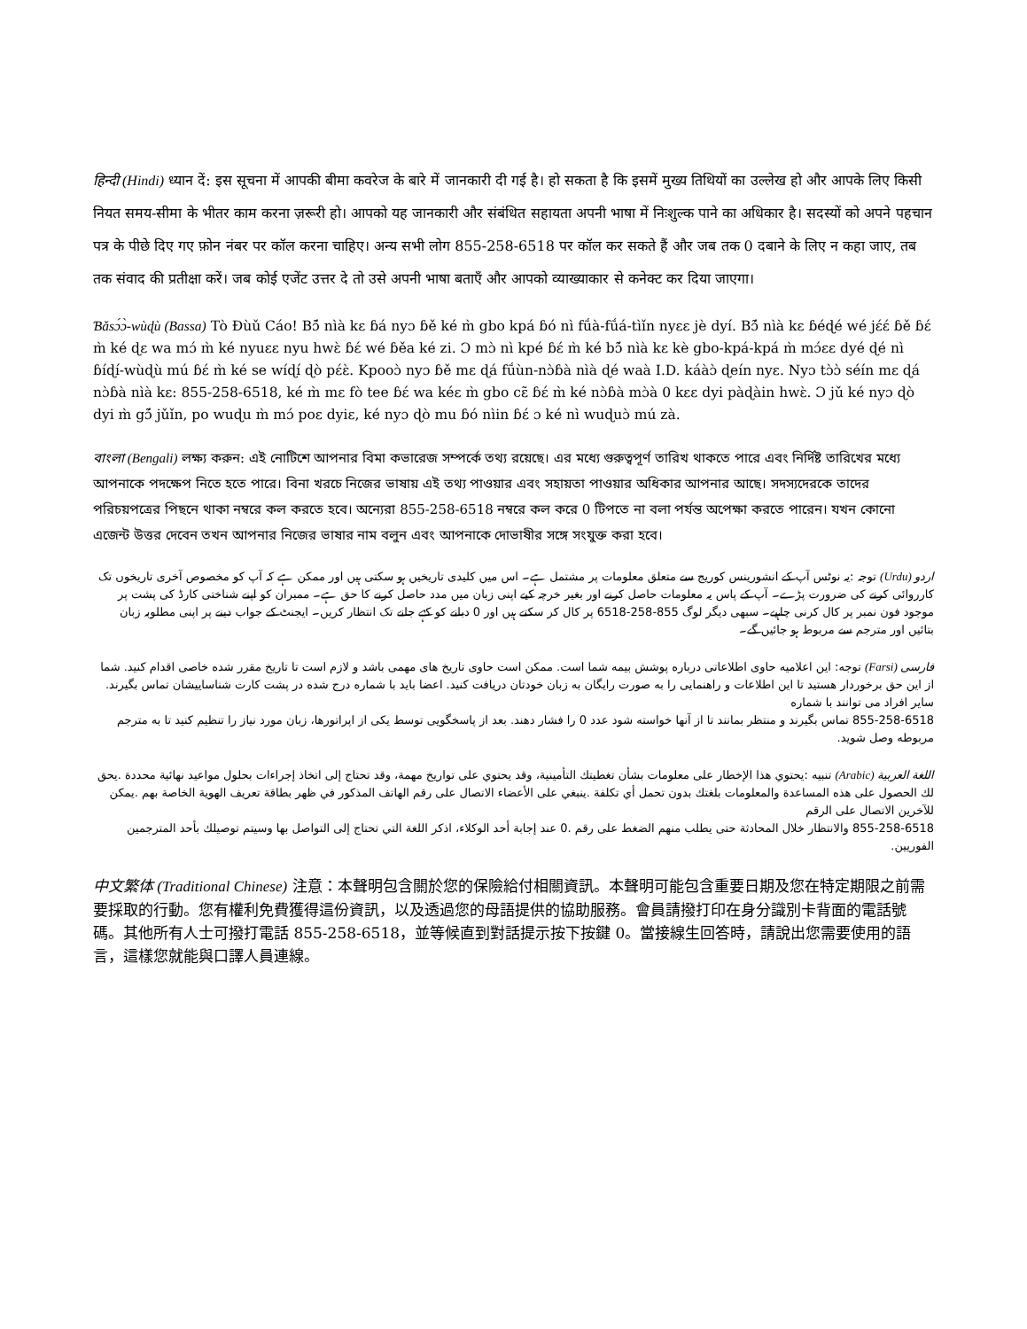हिन्दी (Hindi) ध्यान दें: इस सूचना में आपकी बीमा कवरेज के बारे में जानकारी दी गई है। हो सकता है कि इसमें मुख्य तिथियों का उल्लेख हो और आपके लिए किसी नियत समय-सीमा के भीतर काम करना ज़रूरी हो। आपको यह जानकारी और संबंधित सहायता अपनी भाषा में निःशुल्क पाने का अधिकार है। सदस्यों को अपने पहचान पत्र के पीछे दिए गए फ़ोन नंबर पर कॉल करना चाहिए। अन्य सभी लोग 855-258-6518 पर कॉल कर सकते हैं और जब तक 0 दबाने के लिए न कहा जाए, तब तक संवाद की प्रतीक्षा करें। जब कोई एजेंट उत्तर दे तो उसे अपनी भाषा बताएँ और आपको व्याख्याकार से कनेक्ट कर दिया जाएगा।
Ɓǎsɔ́ɔ̀-wùɖù (Bassa) Tò Ɖùǔ Cáo! Bɔ̃́ nìà kɛ ɓá nyɔ ɓě ké m̀ gbo kpá ɓó nì fṹà-fṹá-tìǐn nyɛɛ jè dyí. Bɔ̃́ nìà kɛ ɓéɖé wé jɛ́ɛ́ ɓě ɓɛ́ m̀ ké ɖɛ wa mɔ́ m̀ ké nyuɛɛ nyu hwɛ̀ ɓɛ́ wé ɓěa ké zi. Ɔ mɔ̀ nì kpé ɓɛ́ m̀ ké bɔ̃́ nìà kɛ kè gbo-kpá-kpá m̀ mɔ́ɛɛ dyé ɖé nì ɓíɖí-wùɖù mú ɓɛ́ m̀ ké se wíɖí ɖò pɛ́ɛ̀. Kpooɔ̀ nyɔ ɓě mɛ ɖá fṹùn-nɔ̀ɓà nìà ɖé waà I.D. káàɔ̀ ɖeín nyɛ. Nyɔ tɔ̀ɔ̀ séín mɛ ɖá nɔ̀ɓà nìà kɛ: 855-258-6518, ké m̀ mɛ fò tee ɓɛ́ wa kéɛ m̀ gbo cɛ̃ ɓɛ́ m̀ ké nɔ̀ɓà mɔ̀à 0 kɛɛ dyi pàɖàin hwɛ̀. Ɔ jǔ ké nyɔ ɖò dyi m̀ gɔ̃́ jǔǐn, po wuɖu m̀ mɔ́ poɛ dyiɛ, ké nyɔ ɖò mu ɓó nìin ɓɛ́ ɔ ké nì wuɖuɔ̀ mú zà.
বাংলা (Bengali) লক্ষ্য করুন: এই নোটিশে আপনার বিমা কভারেজ সম্পর্কে তথ্য রয়েছে। এর মধ্যে গুরুত্বপূর্ণ তারিখ থাকতে পারে এবং নির্দিষ্ট তারিখের মধ্যে আপনাকে পদক্ষেপ নিতে হতে পারে। বিনা খরচে নিজের ভাষায় এই তথ্য পাওয়ার এবং সহায়তা পাওয়ার অধিকার আপনার আছে। সদস্যদেরকে তাদের পরিচয়পত্রের পিছনে থাকা নম্বরে কল করতে হবে। অন্যেরা 855-258-6518 নম্বরে কল করে 0 টিপতে না বলা পর্যন্ত অপেক্ষা করতে পারেন। যখন কোনো এজেন্ট উত্তর দেবেন তখন আপনার নিজের ভাষার নাম বলুন এবং আপনাকে দোভাষীর সঙ্গে সংযুক্ত করা হবে।
اردو (Urdu) توجہ :یہ نوٹس آپ کے انشورینس کوریج سے متعلق معلومات پر مشتمل ہے۔ اس میں کلیدی تاریخیں ہو سکتی ہیں اور ممکن ہے کہ آپ کو مخصوص آخری تاریخوں تک کارروائی کرنے کی ضرورت پڑے۔ آپ کے پاس یہ معلومات حاصل کرنے اور بغیر خرچہ کیے اپنی زبان میں مدد حاصل کرنے کا حق ہے۔ ممبران کو اپنے شناختی کارڈ کی پشت پر موجود فون نمبر پر کال کرنی چاہیے۔ سبھی دیگر لوگ 855-258-6518 پر کال کر سکتے ہیں اور 0 دبانے کو کہے جانے تک انتظار کریں۔ ایجنٹ کے جواب دینے پر اپنی مطلوبہ زبان بتائیں اور مترجم سے مربوط ہو جائیں گے۔
فارسی (Farsi) توجه: این اعلامیه حاوی اطلاعاتی درباره پوشش بیمه شما است. ممکن است حاوی تاریخ های مهمی باشد و لازم است تا تاریخ مقرر شده خاصی اقدام کنید. شما از این حق برخوردار هستید تا این اطلاعات و راهنمایی را به صورت رایگان به زبان خودتان دریافت کنید. اعضا باید با شماره درج شده در پشت کارت شناساییشان تماس بگیرند. سایر افراد می توانند با شماره
855-258-6518 تماس بگیرند و منتظر بمانند تا از آنها خواسته شود عدد 0 را فشار دهند. بعد از پاسخگویی توسط یکی از اپراتورها، زبان مورد نیاز را تنظیم کنید تا به مترجم مربوطه وصل شوید.
اللغة العربية (Arabic) تنبيه :يحتوي هذا الإخطار على معلومات بشأن تغطيتك التأمينية، وقد يحتوي على تواريخ مهمة، وقد تحتاج إلى اتخاذ إجراءات بحلول مواعيد نهائية محددة .يحق لك الحصول على هذه المساعدة والمعلومات بلغتك بدون تحمل أي تكلفة .ينبغي على الأعضاء الاتصال على رقم الهاتف المذكور في ظهر بطاقة تعريف الهوية الخاصة بهم .يمكن للآخرين الاتصال على الرقم
855-258-6518 والانتظار خلال المحادثة حتى يطلب منهم الضغط على رقم .0 عند إجابة أحد الوكلاء، اذكر اللغة التي تحتاج إلى التواصل بها وسيتم توصيلك بأحد المترجمين الفوريين.
中文繁体 (Traditional Chinese) 注意：本聲明包含關於您的保險給付相關資訊。本聲明可能包含重要日期及您在特定期限之前需要採取的行動。您有權利免費獲得這份資訊，以及透過您的母語提供的協助服務。會員請撥打印在身分識別卡背面的電話號碼。其他所有人士可撥打電話 855-258-6518，並等候直到對話提示按下按鍵 0。當接線生回答時，請說出您需要使用的語言，這樣您就能與口譯人員連線。